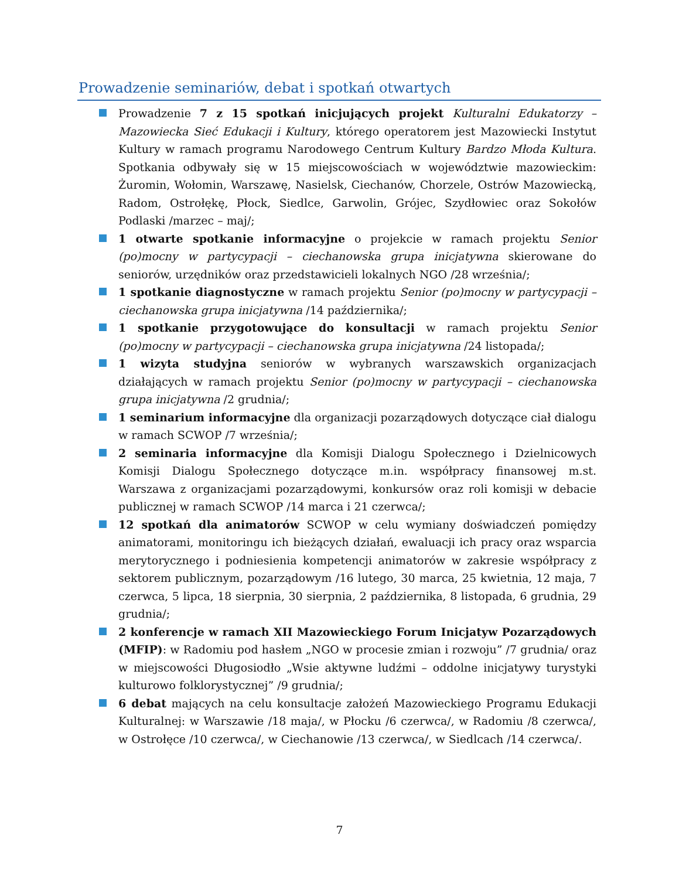Prowadzenie seminariów, debat i spotkań otwartych
Prowadzenie 7 z 15 spotkań inicjujących projekt Kulturalni Edukatorzy – Mazowiecka Sieć Edukacji i Kultury, którego operatorem jest Mazowiecki Instytut Kultury w ramach programu Narodowego Centrum Kultury Bardzo Młoda Kultura. Spotkania odbywały się w 15 miejscowościach w województwie mazowieckim: Żuromin, Wołomin, Warszawę, Nasielsk, Ciechanów, Chorzele, Ostrów Mazowiecką, Radom, Ostrołękę, Płock, Siedlce, Garwolin, Grójec, Szydłowiec oraz Sokołów Podlaski /marzec – maj/;
1 otwarte spotkanie informacyjne o projekcie w ramach projektu Senior (po)mocny w partycypacji – ciechanowska grupa inicjatywna skierowane do seniorów, urzędników oraz przedstawicieli lokalnych NGO /28 września/;
1 spotkanie diagnostyczne w ramach projektu Senior (po)mocny w partycypacji – ciechanowska grupa inicjatywna /14 października/;
1 spotkanie przygotowujące do konsultacji w ramach projektu Senior (po)mocny w partycypacji – ciechanowska grupa inicjatywna /24 listopada/;
1 wizyta studyjna seniorów w wybranych warszawskich organizacjach działających w ramach projektu Senior (po)mocny w partycypacji – ciechanowska grupa inicjatywna /2 grudnia/;
1 seminarium informacyjne dla organizacji pozarządowych dotyczące ciał dialogu w ramach SCWOP /7 września/;
2 seminaria informacyjne dla Komisji Dialogu Społecznego i Dzielnicowych Komisji Dialogu Społecznego dotyczące m.in. współpracy finansowej m.st. Warszawa z organizacjami pozarządowymi, konkursów oraz roli komisji w debacie publicznej w ramach SCWOP /14 marca i 21 czerwca/;
12 spotkań dla animatorów SCWOP w celu wymiany doświadczeń pomiędzy animatorami, monitoringu ich bieżących działań, ewaluacji ich pracy oraz wsparcia merytorycznego i podniesienia kompetencji animatorów w zakresie współpracy z sektorem publicznym, pozarządowym /16 lutego, 30 marca, 25 kwietnia, 12 maja, 7 czerwca, 5 lipca, 18 sierpnia, 30 sierpnia, 2 października, 8 listopada, 6 grudnia, 29 grudnia/;
2 konferencje w ramach XII Mazowieckiego Forum Inicjatyw Pozarządowych (MFIP): w Radomiu pod hasłem „NGO w procesie zmian i rozwoju” /7 grudnia/ oraz w miejscowości Długosiodło „Wsie aktywne ludźmi – oddolne inicjatywy turystyki kulturowo folklorystycznej” /9 grudnia/;
6 debat mających na celu konsultacje założeń Mazowieckiego Programu Edukacji Kulturalnej: w Warszawie /18 maja/, w Płocku /6 czerwca/, w Radomiu /8 czerwca/, w Ostrołęce /10 czerwca/, w Ciechanowie /13 czerwca/, w Siedlcach /14 czerwca/.
7